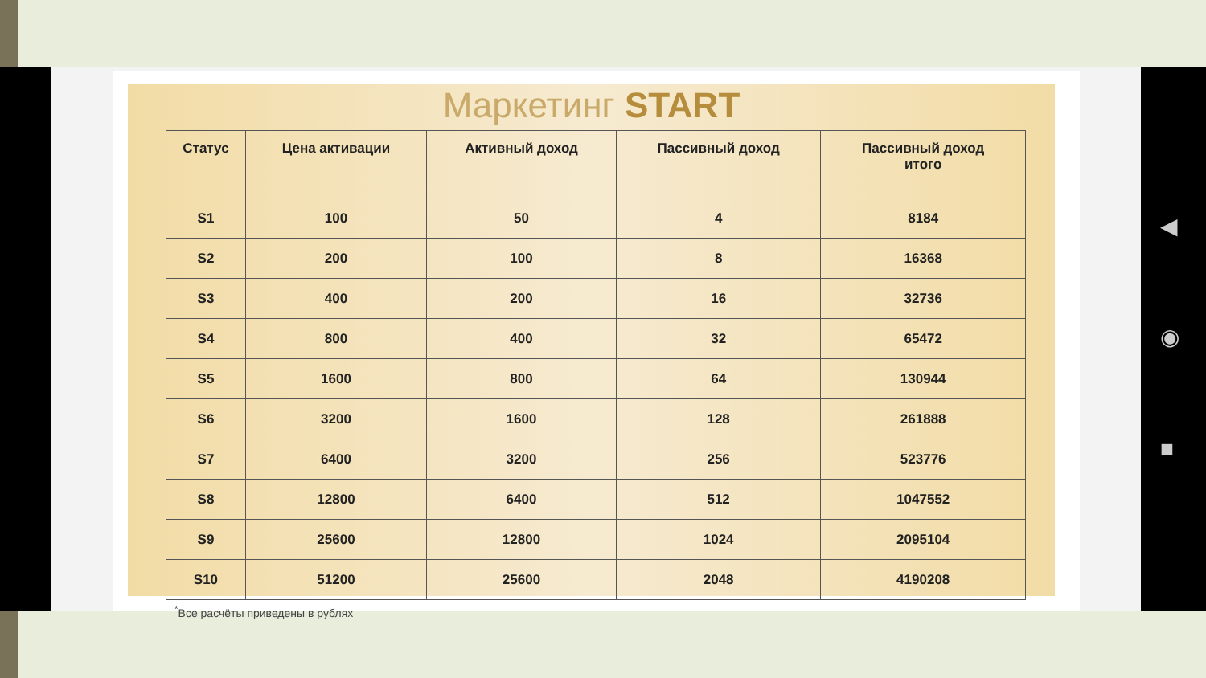Маркетинг START
| Статус | Цена активации | Активный доход | Пассивный доход | Пассивный доход итого |
| --- | --- | --- | --- | --- |
| S1 | 100 | 50 | 4 | 8184 |
| S2 | 200 | 100 | 8 | 16368 |
| S3 | 400 | 200 | 16 | 32736 |
| S4 | 800 | 400 | 32 | 65472 |
| S5 | 1600 | 800 | 64 | 130944 |
| S6 | 3200 | 1600 | 128 | 261888 |
| S7 | 6400 | 3200 | 256 | 523776 |
| S8 | 12800 | 6400 | 512 | 1047552 |
| S9 | 25600 | 12800 | 1024 | 2095104 |
| S10 | 51200 | 25600 | 2048 | 4190208 |
<sup>*</sup> Все расчёты приведены в рублях
◀
◉
■